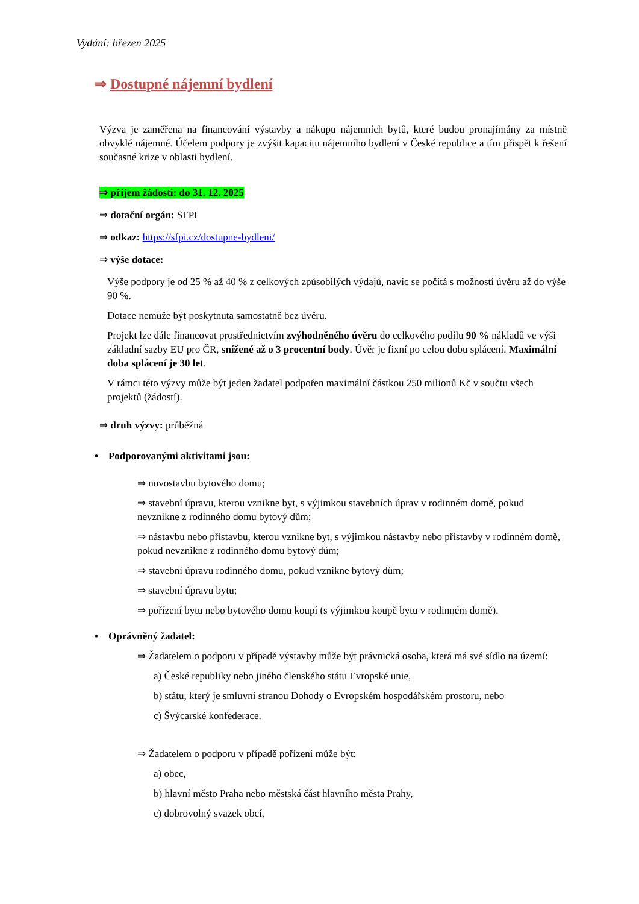Vydání: březen 2025
⇒ Dostupné nájemní bydlení
Výzva je zaměřena na financování výstavby a nákupu nájemních bytů, které budou pronajímány za místně obvyklé nájemné. Účelem podpory je zvýšit kapacitu nájemního bydlení v České republice a tím přispět k řešení současné krize v oblasti bydlení.
⇒ příjem žádostí: do 31. 12. 2025
⇒ dotační orgán: SFPI
⇒ odkaz: https://sfpi.cz/dostupne-bydleni/
⇒ výše dotace:
Výše podpory je od 25 % až 40 % z celkových způsobilých výdajů, navíc se počítá s možností úvěru až do výše 90 %.
Dotace nemůže být poskytnuta samostatně bez úvěru.
Projekt lze dále financovat prostřednictvím zvýhodněného úvěru do celkového podílu 90 % nákladů ve výši základní sazby EU pro ČR, snížené až o 3 procentní body. Úvěr je fixní po celou dobu splácení. Maximální doba splácení je 30 let.
V rámci této výzvy může být jeden žadatel podpořen maximální částkou 250 milionů Kč v součtu všech projektů (žádostí).
⇒ druh výzvy: průběžná
• Podporovanými aktivitami jsou:
⇒ novostavbu bytového domu;
⇒ stavební úpravu, kterou vznikne byt, s výjimkou stavebních úprav v rodinném domě, pokud nevznikne z rodinného domu bytový dům;
⇒ nástavbu nebo přístavbu, kterou vznikne byt, s výjimkou nástavby nebo přístavby v rodinném domě, pokud nevznikne z rodinného domu bytový dům;
⇒ stavební úpravu rodinného domu, pokud vznikne bytový dům;
⇒ stavební úpravu bytu;
⇒ pořízení bytu nebo bytového domu koupí (s výjimkou koupě bytu v rodinném domě).
• Oprávněný žadatel:
⇒ Žadatelem o podporu v případě výstavby může být právnická osoba, která má své sídlo na území:
a) České republiky nebo jiného členského státu Evropské unie,
b) státu, který je smluvní stranou Dohody o Evropském hospodářském prostoru, nebo
c) Švýcarské konfederace.
⇒ Žadatelem o podporu v případě pořízení může být:
a) obec,
b) hlavní město Praha nebo městská část hlavního města Prahy,
c) dobrovolný svazek obcí,